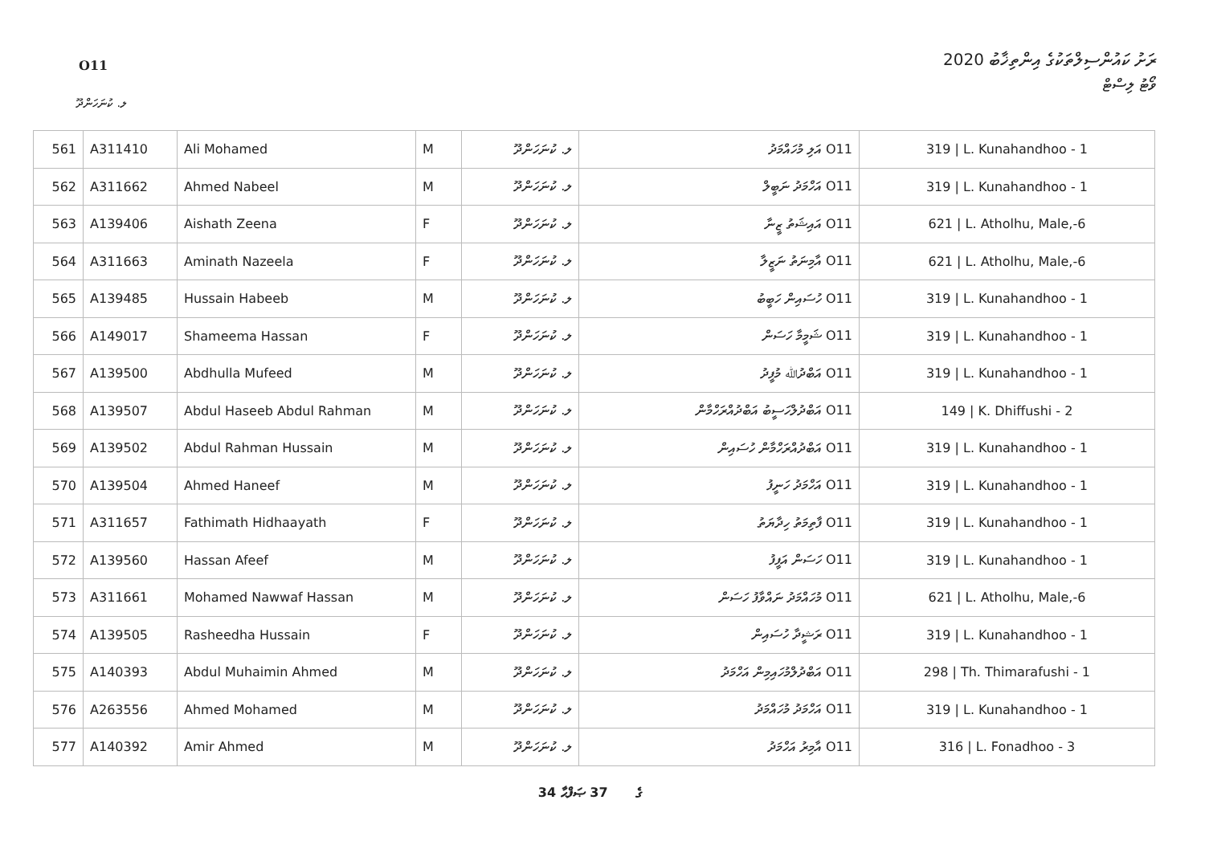O11
ރަށު ކައުންސިލްތަކުގެ އިންތިޚާބު 2020
ވޯޓު ލިސްޓް
ލ. ކުނަހަންދޫ
| 561 | A311410 | Ali Mohamed | M | ލ. ކުނަހަންދޫ | O11 އަލި މުހައްމަދު | 319 / L. Kunahandhoo - 1 |
| 562 | A311662 | Ahmed Nabeel | M | ލ. ކުނަހަންދޫ | O11 އަހްމަދު ނަބީލް | 319 / L. Kunahandhoo - 1 |
| 563 | A139406 | Aishath Zeena | F | ލ. ކުނަހަންދޫ | O11 އައިޝަތު ޒީނާ | 621 / L. Atholhu, Male,-6 |
| 564 | A311663 | Aminath Nazeela | F | ލ. ކުނަހަންދޫ | O11 އާމިނަތު ނަޒީލާ | 621 / L. Atholhu, Male,-6 |
| 565 | A139485 | Hussain Habeeb | M | ލ. ކުނަހަންދޫ | O11 ހުސައިން ހަބީބު | 319 / L. Kunahandhoo - 1 |
| 566 | A149017 | Shameema Hassan | F | ލ. ކުނަހަންދޫ | O11 ޝަމީމާ ހަސަން | 319 / L. Kunahandhoo - 1 |
| 567 | A139500 | Abdhulla Mufeed | M | ލ. ކުނަހަންދޫ | O11 އަބްދުﷲ މުފީދު | 319 / L. Kunahandhoo - 1 |
| 568 | A139507 | Abdul Haseeb Abdul Rahman | M | ލ. ކުނަހަންދޫ | O11 އަބްދުލްހަސީބު އަބްދުއްރަހްމާން | 149 / K. Dhiffushi - 2 |
| 569 | A139502 | Abdul Rahman Hussain | M | ލ. ކުނަހަންދޫ | O11 އަބްދުއްރަހްމާން ހުސައިން | 319 / L. Kunahandhoo - 1 |
| 570 | A139504 | Ahmed Haneef | M | ލ. ކުނަހަންދޫ | O11 އަހްމަދު ހަނީފު | 319 / L. Kunahandhoo - 1 |
| 571 | A311657 | Fathimath Hidhaayath | F | ލ. ކުނަހަންދޫ | O11 ފާތިމަތު ހިދާޔަތު | 319 / L. Kunahandhoo - 1 |
| 572 | A139560 | Hassan Afeef | M | ލ. ކުނަހަންދޫ | O11 ހަސަން އަފީފު | 319 / L. Kunahandhoo - 1 |
| 573 | A311661 | Mohamed Nawwaf Hassan | M | ލ. ކުނަހަންދޫ | O11 މުހައްމަދު ނައްވާފު ހަސަން | 621 / L. Atholhu, Male,-6 |
| 574 | A139505 | Rasheedha Hussain | F | ލ. ކުނަހަންދޫ | O11 ރަޝީދާ ހުސައިން | 319 / L. Kunahandhoo - 1 |
| 575 | A140393 | Abdul Muhaimin Ahmed | M | ލ. ކުނަހަންދޫ | O11 އަބްދުލްމުހައިމިން އަހްމަދު | 298 / Th. Thimarafushi - 1 |
| 576 | A263556 | Ahmed Mohamed | M | ލ. ކުނަހަންދޫ | O11 އަހްމަދު މުހައްމަދު | 319 / L. Kunahandhoo - 1 |
| 577 | A140392 | Amir Ahmed | M | ލ. ކުނަހަންދޫ | O11 އާމިރު އަހްމަދު | 316 / L. Fonadhoo - 3 |
34 ގެ 37 ޞަފްޙާ